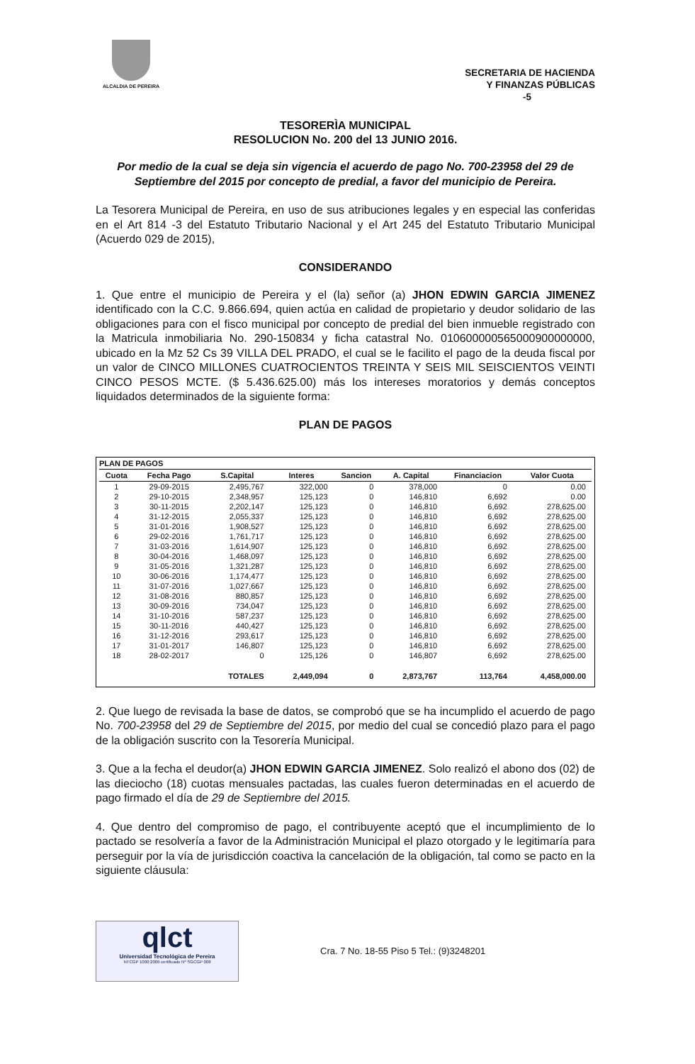ALCALDIA DE PEREIRA
SECRETARIA DE HACIENDA
Y FINANZAS PÚBLICAS
-5
TESORERÌA MUNICIPAL
RESOLUCION No. 200 del 13 JUNIO 2016.
Por medio de la cual se deja sin vigencia el acuerdo de pago No. 700-23958 del 29 de Septiembre del 2015 por concepto de predial, a favor del municipio de Pereira.
La Tesorera Municipal de Pereira, en uso de sus atribuciones legales y en especial las conferidas en el Art 814 -3 del Estatuto Tributario Nacional y el Art 245 del Estatuto Tributario Municipal (Acuerdo 029 de 2015),
CONSIDERANDO
1. Que entre el municipio de Pereira y el (la) señor (a) JHON EDWIN GARCIA JIMENEZ identificado con la C.C. 9.866.694, quien actúa en calidad de propietario y deudor solidario de las obligaciones para con el fisco municipal por concepto de predial del bien inmueble registrado con la Matricula inmobiliaria No. 290-150834 y ficha catastral No. 010600000565000900000000, ubicado en la Mz 52 Cs 39 VILLA DEL PRADO, el cual se le facilito el pago de la deuda fiscal por un valor de CINCO MILLONES CUATROCIENTOS TREINTA Y SEIS MIL SEISCIENTOS VEINTI CINCO PESOS MCTE. ($ 5.436.625.00) más los intereses moratorios y demás conceptos liquidados determinados de la siguiente forma:
PLAN DE PAGOS
PLAN DE PAGOS
| Cuota | Fecha Pago | S.Capital | Interes | Sancion | A. Capital | Financiacion | Valor Cuota |
| --- | --- | --- | --- | --- | --- | --- | --- |
| 1 | 29-09-2015 | 2,495,767 | 322,000 | 0 | 378,000 | 0 | 0.00 |
| 2 | 29-10-2015 | 2,348,957 | 125,123 | 0 | 146,810 | 6,692 | 0.00 |
| 3 | 30-11-2015 | 2,202,147 | 125,123 | 0 | 146,810 | 6,692 | 278,625.00 |
| 4 | 31-12-2015 | 2,055,337 | 125,123 | 0 | 146,810 | 6,692 | 278,625.00 |
| 5 | 31-01-2016 | 1,908,527 | 125,123 | 0 | 146,810 | 6,692 | 278,625.00 |
| 6 | 29-02-2016 | 1,761,717 | 125,123 | 0 | 146,810 | 6,692 | 278,625.00 |
| 7 | 31-03-2016 | 1,614,907 | 125,123 | 0 | 146,810 | 6,692 | 278,625.00 |
| 8 | 30-04-2016 | 1,468,097 | 125,123 | 0 | 146,810 | 6,692 | 278,625.00 |
| 9 | 31-05-2016 | 1,321,287 | 125,123 | 0 | 146,810 | 6,692 | 278,625.00 |
| 10 | 30-06-2016 | 1,174,477 | 125,123 | 0 | 146,810 | 6,692 | 278,625.00 |
| 11 | 31-07-2016 | 1,027,667 | 125,123 | 0 | 146,810 | 6,692 | 278,625.00 |
| 12 | 31-08-2016 | 880,857 | 125,123 | 0 | 146,810 | 6,692 | 278,625.00 |
| 13 | 30-09-2016 | 734,047 | 125,123 | 0 | 146,810 | 6,692 | 278,625.00 |
| 14 | 31-10-2016 | 587,237 | 125,123 | 0 | 146,810 | 6,692 | 278,625.00 |
| 15 | 30-11-2016 | 440,427 | 125,123 | 0 | 146,810 | 6,692 | 278,625.00 |
| 16 | 31-12-2016 | 293,617 | 125,123 | 0 | 146,810 | 6,692 | 278,625.00 |
| 17 | 31-01-2017 | 146,807 | 125,123 | 0 | 146,810 | 6,692 | 278,625.00 |
| 18 | 28-02-2017 | 0 | 125,126 | 0 | 146,807 | 6,692 | 278,625.00 |
| | | TOTALES | 2,449,094 | 0 | 2,873,767 | 113,764 | 4,458,000.00 |
2. Que luego de revisada la base de datos, se comprobó que se ha incumplido el acuerdo de pago No. 700-23958 del 29 de Septiembre del 2015, por medio del cual se concedió plazo para el pago de la obligación suscrito con la Tesorería Municipal.
3. Que a la fecha el deudor(a) JHON EDWIN GARCIA JIMENEZ. Solo realizó el abono dos (02) de las dieciocho (18) cuotas mensuales pactadas, las cuales fueron determinadas en el acuerdo de pago firmado el día de 29 de Septiembre del 2015.
4. Que dentro del compromiso de pago, el contribuyente aceptó que el incumplimiento de lo pactado se resolvería a favor de la Administración Municipal el plazo otorgado y le legitimaría para perseguir por la vía de jurisdicción coactiva la cancelación de la obligación, tal como se pacto en la siguiente cláusula:
qlct
Universidad Tecnológica de Pereira
NTCGP 1000:2009 certificado Nº SGCGP 008
Cra. 7 No. 18-55 Piso 5 Tel.: (9)3248201